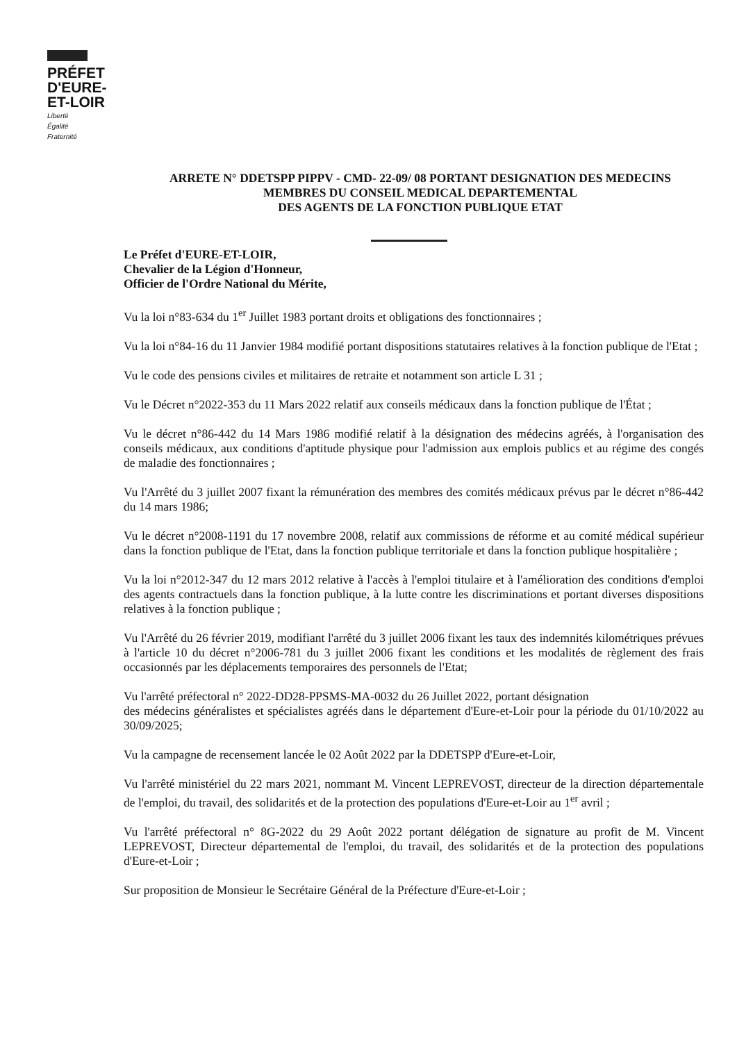PRÉFET
D'EURE-
ET-LOIR
Liberté
Égalité
Fraternité
ARRETE N° DDETSPP PIPPV - CMD- 22-09/ 08 PORTANT DESIGNATION DES MEDECINS
MEMBRES DU CONSEIL MEDICAL DEPARTEMENTAL
DES AGENTS DE LA FONCTION PUBLIQUE ETAT
Le Préfet d'EURE-ET-LOIR,
Chevalier de la Légion d'Honneur,
Officier de l'Ordre National du Mérite,
Vu la loi n°83-634 du 1<sup>er</sup> Juillet 1983 portant droits et obligations des fonctionnaires ;
Vu la loi n°84-16 du 11 Janvier 1984 modifié portant dispositions statutaires relatives à la fonction publique de l'Etat ;
Vu le code des pensions civiles et militaires de retraite et notamment son article L 31 ;
Vu le Décret n°2022-353 du 11 Mars 2022 relatif aux conseils médicaux dans la fonction publique de l'État ;
Vu le décret n°86-442 du 14 Mars 1986 modifié relatif à la désignation des médecins agréés, à l'organisation des conseils médicaux, aux conditions d'aptitude physique pour l'admission aux emplois publics et au régime des congés de maladie des fonctionnaires ;
Vu l'Arrêté du 3 juillet 2007 fixant la rémunération des membres des comités médicaux prévus par le décret n°86-442 du 14 mars 1986;
Vu le décret n°2008-1191 du 17 novembre 2008, relatif aux commissions de réforme et au comité médical supérieur dans la fonction publique de l'Etat, dans la fonction publique territoriale et dans la fonction publique hospitalière ;
Vu la loi n°2012-347 du 12 mars 2012 relative à l'accès à l'emploi titulaire et à l'amélioration des conditions d'emploi des agents contractuels dans la fonction publique, à la lutte contre les discriminations et portant diverses dispositions relatives à la fonction publique ;
Vu l'Arrêté du 26 février 2019, modifiant l'arrêté du 3 juillet 2006 fixant les taux des indemnités kilométriques prévues à l'article 10 du décret n°2006-781 du 3 juillet 2006 fixant les conditions et les modalités de règlement des frais occasionnés par les déplacements temporaires des personnels de l'Etat;
Vu l'arrêté préfectoral n° 2022-DD28-PPSMS-MA-0032 du 26 Juillet 2022, portant désignation
des médecins généralistes et spécialistes agréés dans le département d'Eure-et-Loir pour la période du 01/10/2022 au 30/09/2025;
Vu la campagne de recensement lancée le 02 Août 2022 par la DDETSPP d'Eure-et-Loir,
Vu l'arrêté ministériel du 22 mars 2021, nommant M. Vincent LEPREVOST, directeur de la direction départementale de l'emploi, du travail, des solidarités et de la protection des populations d'Eure-et-Loir au 1<sup>er</sup> avril ;
Vu l'arrêté préfectoral n° 8G-2022 du 29 Août 2022 portant délégation de signature au profit de M. Vincent LEPREVOST, Directeur départemental de l'emploi, du travail, des solidarités et de la protection des populations d'Eure-et-Loir ;
Sur proposition de Monsieur le Secrétaire Général de la Préfecture d'Eure-et-Loir ;